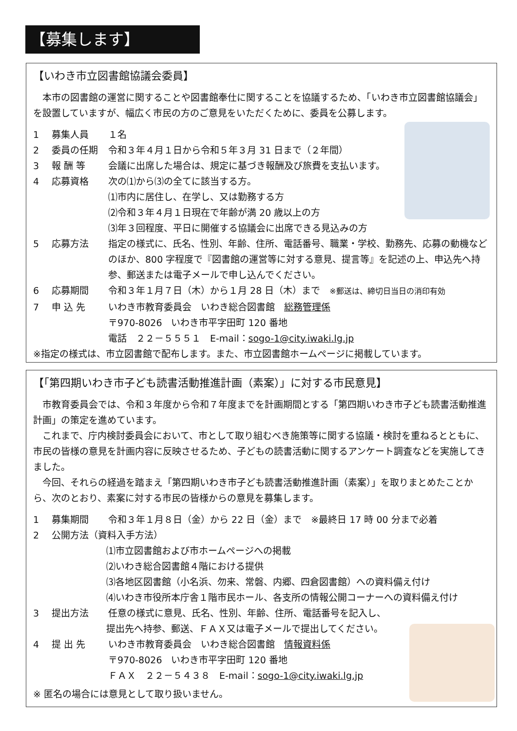【募集します】
【いわき市立図書館協議会委員】
本市の図書館の運営に関することや図書館奉仕に関することを協議するため、「いわき市立図書館協議会」を設置していますが、幅広く市民の方のご意見をいただくために、委員を公募します。
1 募集人員 １名
2 委員の任期 令和３年４月１日から令和５年３月 31 日まで（２年間）
3 報 酬 等 会議に出席した場合は、規定に基づき報酬及び旅費を支払います。
4 応募資格 次の⑴から⑶の全てに該当する方。
⑴市内に居住し、在学し、又は勤務する方
⑵令和３年４月１日現在で年齢が満 20 歳以上の方
⑶年３回程度、平日に開催する協議会に出席できる見込みの方
5 応募方法 指定の様式に、氏名、性別、年齢、住所、電話番号、職業・学校、勤務先、応募の動機などのほか、800 字程度で『図書館の運営等に対する意見、提言等』を記述の上、申込先へ持参、郵送または電子メールで申し込んでください。
6 応募期間 令和３年１月７日（木）から１月 28 日（木）まで　※郵送は、締切日当日の消印有効
7 申 込 先 いわき市教育委員会　いわき総合図書館　総務管理係
〒970-8026　いわき市平字田町 120 番地
電話　２２－５５５１　E-mail：sogo-1@city.iwaki.lg.jp
※指定の様式は、市立図書館で配布します。また、市立図書館ホームページに掲載しています。
【「第四期いわき市子ども読書活動推進計画（素案）」に対する市民意見】
市教育委員会では、令和３年度から令和７年度までを計画期間とする「第四期いわき市子ども読書活動推進計画」の策定を進めています。
これまで、庁内検討委員会において、市として取り組むべき施策等に関する協議・検討を重ねるとともに、市民の皆様の意見を計画内容に反映させるため、子どもの読書活動に関するアンケート調査などを実施してきました。
今回、それらの経過を踏まえ「第四期いわき市子ども読書活動推進計画（素案）」を取りまとめたことから、次のとおり、素案に対する市民の皆様からの意見を募集します。
1 募集期間 令和３年１月８日（金）から 22 日（金）まで　※最終日 17 時 00 分まで必着
2 公開方法（資料入手方法）
⑴市立図書館および市ホームページへの掲載
⑵いわき総合図書館４階における提供
⑶各地区図書館（小名浜、勿来、常磐、内郷、四倉図書館）への資料備え付け
⑷いわき市役所本庁舎１階市民ホール、各支所の情報公開コーナーへの資料備え付け
3 提出方法 任意の様式に意見、氏名、性別、年齢、住所、電話番号を記入し、
提出先へ持参、郵送、ＦＡＸ又は電子メールで提出してください。
4 提 出 先 いわき市教育委員会　いわき総合図書館　情報資料係
〒970-8026　いわき市平字田町 120 番地
ＦＡＸ　２２－５４３８　E-mail：sogo-1@city.iwaki.lg.jp
※ 匿名の場合には意見として取り扱いません。